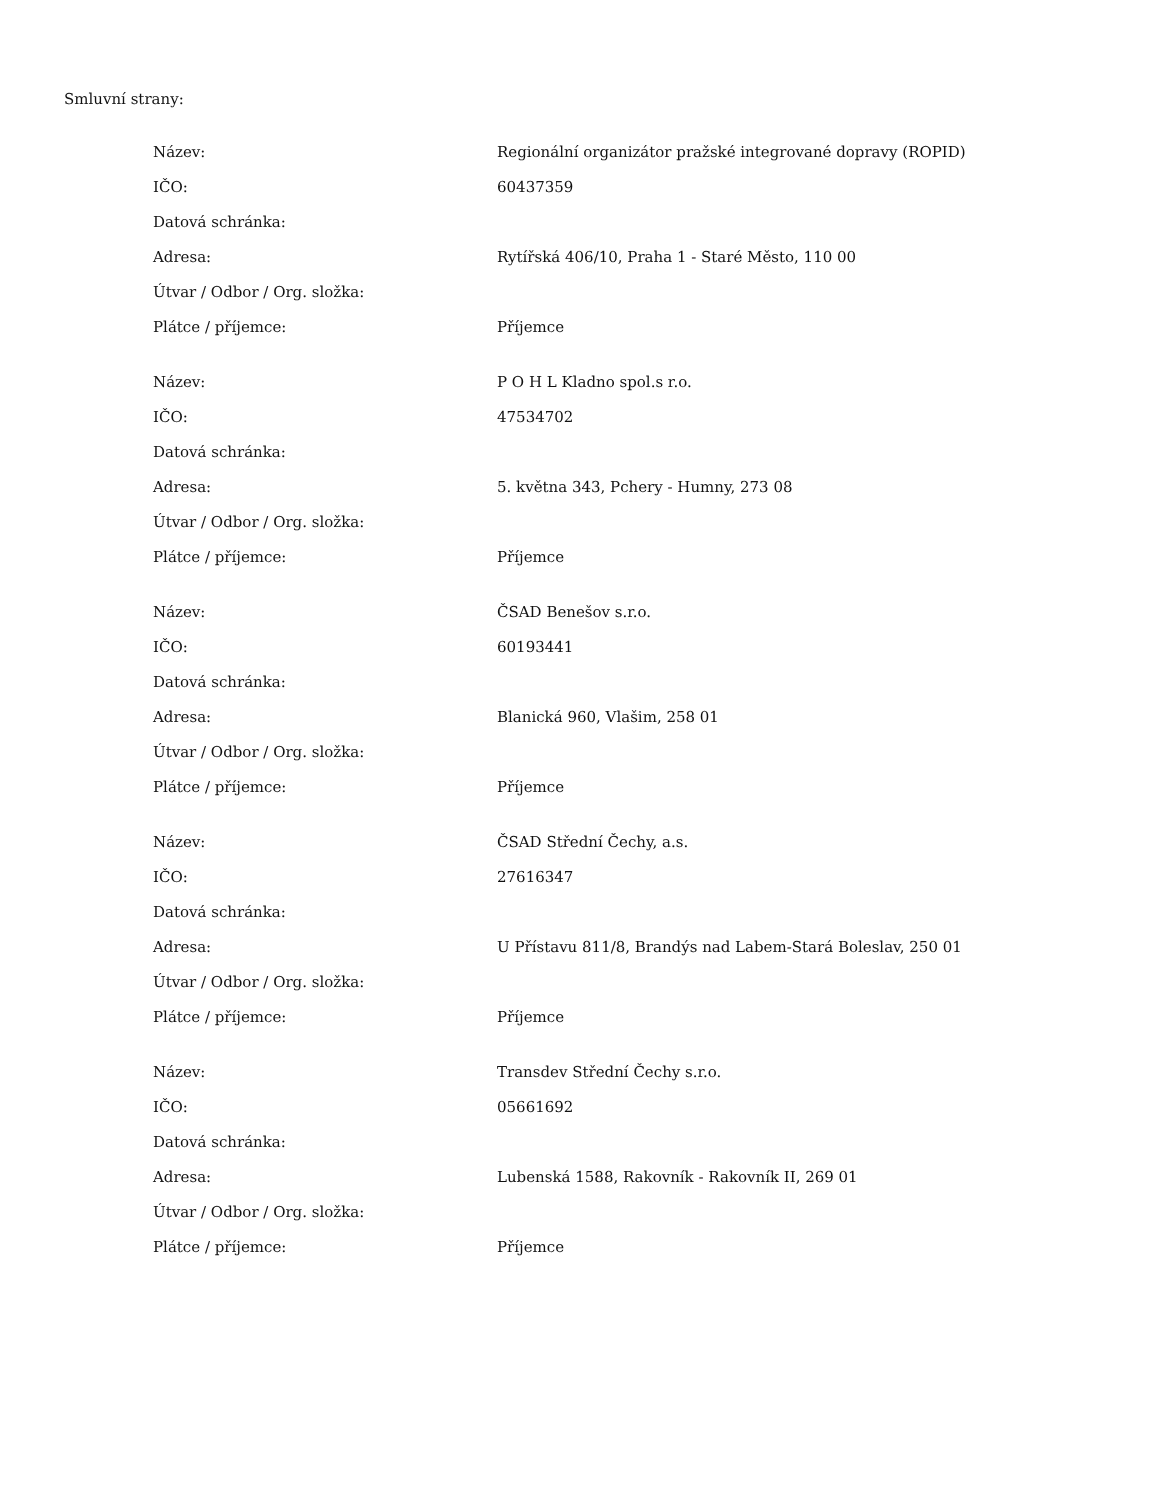Smluvní strany:
| Název: | Regionální organizátor pražské integrované dopravy (ROPID) |
| IČO: | 60437359 |
| Datová schránka: | |
| Adresa: | Rytířská 406/10, Praha 1 - Staré Město, 110 00 |
| Útvar / Odbor / Org. složka: | |
| Plátce / příjemce: | Příjemce |
| Název: | P O H L Kladno spol.s r.o. |
| IČO: | 47534702 |
| Datová schránka: | |
| Adresa: | 5. května 343, Pchery - Humny, 273 08 |
| Útvar / Odbor / Org. složka: | |
| Plátce / příjemce: | Příjemce |
| Název: | ČSAD Benešov s.r.o. |
| IČO: | 60193441 |
| Datová schránka: | |
| Adresa: | Blanická 960, Vlašim, 258 01 |
| Útvar / Odbor / Org. složka: | |
| Plátce / příjemce: | Příjemce |
| Název: | ČSAD Střední Čechy, a.s. |
| IČO: | 27616347 |
| Datová schránka: | |
| Adresa: | U Přístavu 811/8, Brandýs nad Labem-Stará Boleslav, 250 01 |
| Útvar / Odbor / Org. složka: | |
| Plátce / příjemce: | Příjemce |
| Název: | Transdev Střední Čechy s.r.o. |
| IČO: | 05661692 |
| Datová schránka: | |
| Adresa: | Lubenská 1588, Rakovník - Rakovník II, 269 01 |
| Útvar / Odbor / Org. složka: | |
| Plátce / příjemce: | Příjemce |